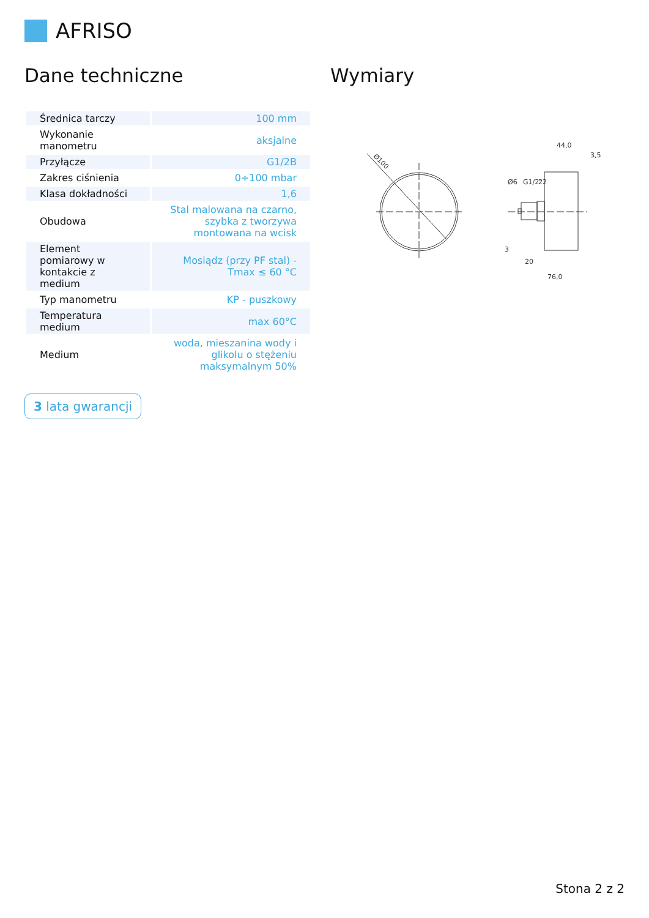AFRISO
Dane techniczne
| Średnica tarczy | 100 mm |
| Wykonanie manometru | aksjalne |
| Przyłącze | G1/2B |
| Zakres ciśnienia | 0÷100 mbar |
| Klasa dokładności | 1,6 |
| Obudowa | Stal malowana na czarno, szybka z tworzywa montowana na wcisk |
| Element pomiarowy w kontakcie z medium | Mosiądz (przy PF stal) - Tmax ≤ 60 °C |
| Typ manometru | KP - puszkowy |
| Temperatura medium | max 60°C |
| Medium | woda, mieszanina wody i glikolu o stężeniu maksymalnym 50% |
3 lata gwarancji
Wymiary
Ø100
44,0
3,5
3
20
76,0
Ø6
G1/2"
22
Stona 2 z 2